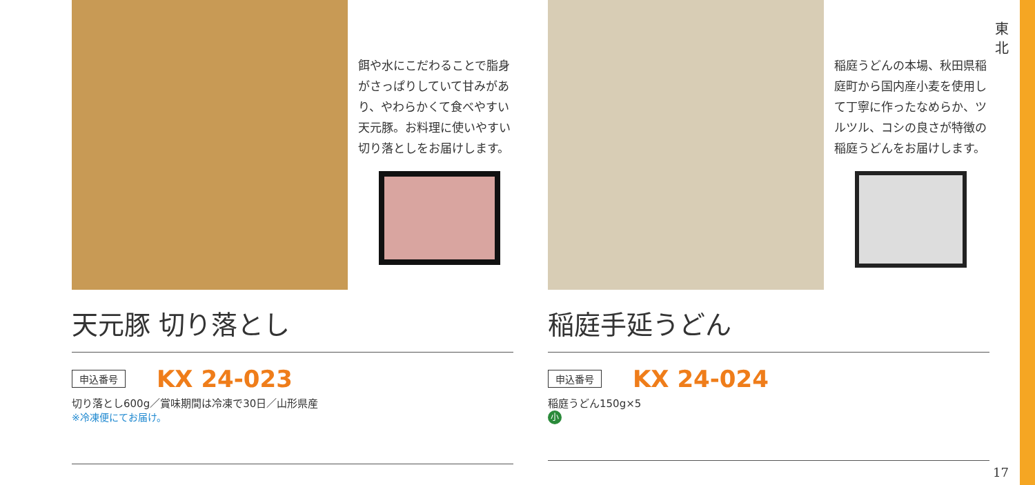東
北
餌や水にこだわることで脂身がさっぱりしていて甘みがあり、やわらかくて食べやすい天元豚。お料理に使いやすい切り落としをお届けします。
天元豚 切り落とし
申込番号 KX 24-023
切り落とし600g／賞味期間は冷凍で30日／山形県産
※冷凍便にてお届け。
稲庭うどんの本場、秋田県稲庭町から国内産小麦を使用して丁寧に作ったなめらか、ツルツル、コシの良さが特徴の稲庭うどんをお届けします。
稲庭手延うどん
申込番号 KX 24-024
稲庭うどん150g×5
小
17